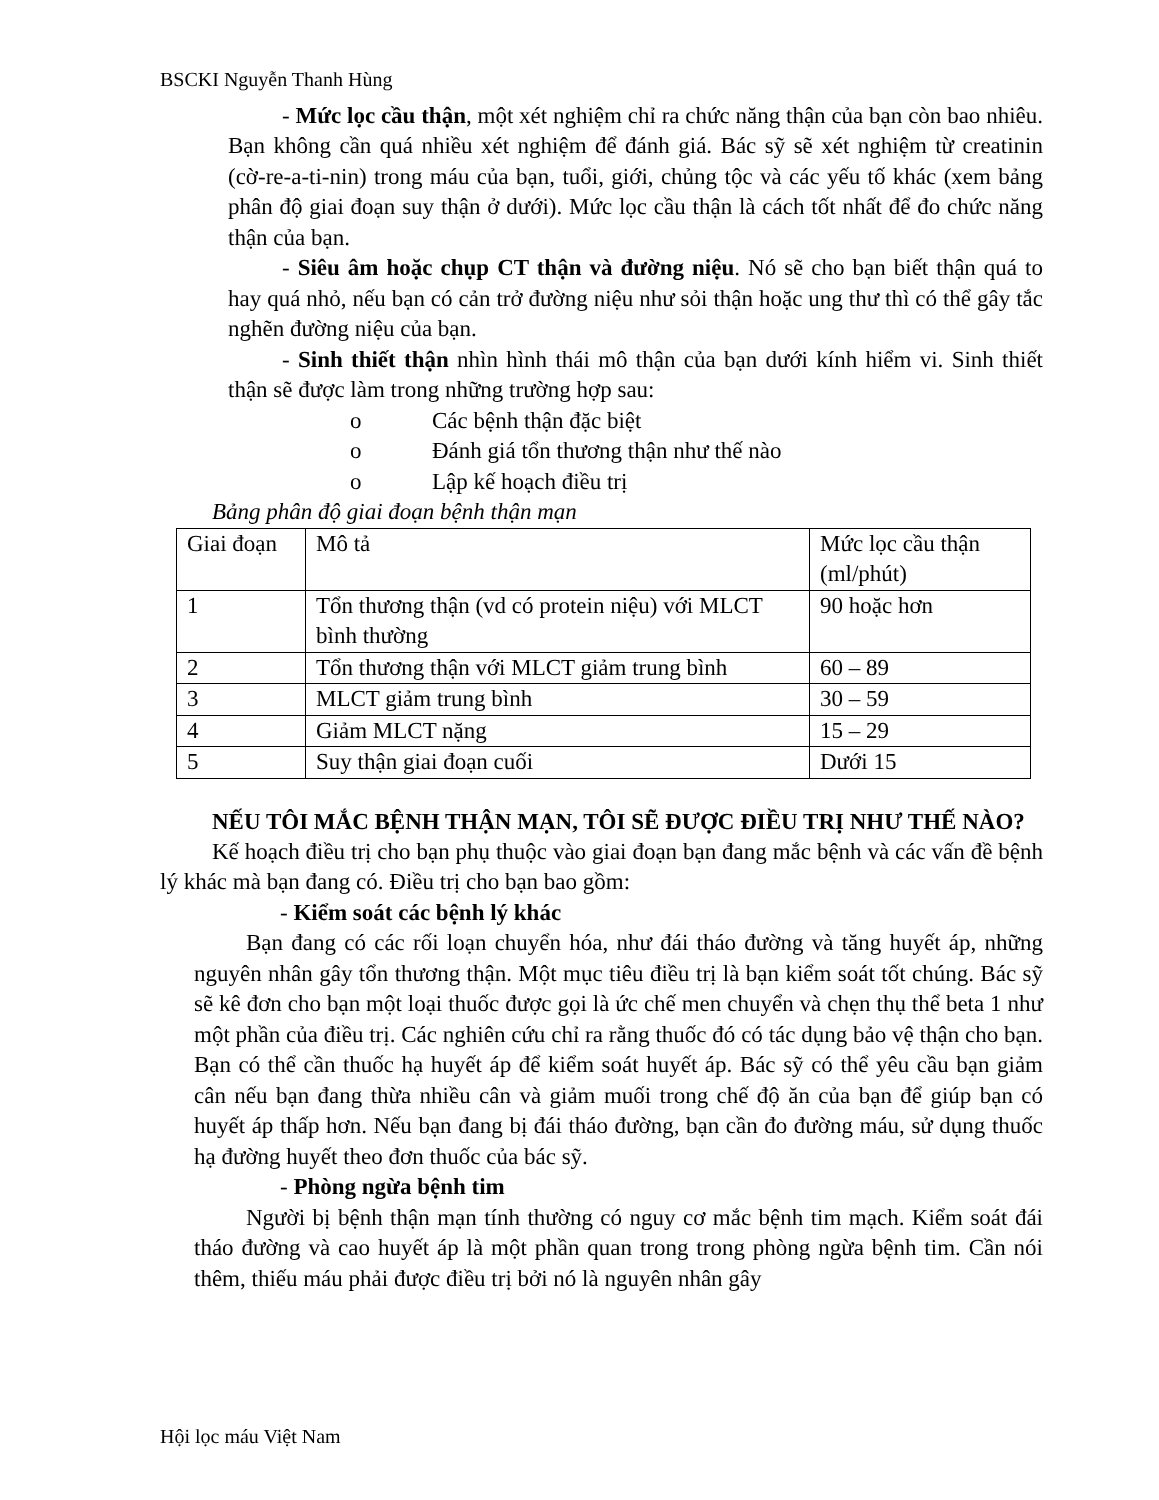BSCKI Nguyễn Thanh Hùng
- Mức lọc cầu thận, một xét nghiệm chỉ ra chức năng thận của bạn còn bao nhiêu. Bạn không cần quá nhiều xét nghiệm để đánh giá. Bác sỹ sẽ xét nghiệm từ creatinin (cờ-re-a-ti-nin) trong máu của bạn, tuổi, giới, chủng tộc và các yếu tố khác (xem bảng phân độ giai đoạn suy thận ở dưới). Mức lọc cầu thận là cách tốt nhất để đo chức năng thận của bạn.
- Siêu âm hoặc chụp CT thận và đường niệu. Nó sẽ cho bạn biết thận quá to hay quá nhỏ, nếu bạn có cản trở đường niệu như sỏi thận hoặc ung thư thì có thể gây tắc nghẽn đường niệu của bạn.
- Sinh thiết thận nhìn hình thái mô thận của bạn dưới kính hiểm vi. Sinh thiết thận sẽ được làm trong những trường hợp sau:
o Các bệnh thận đặc biệt
o Đánh giá tổn thương thận như thế nào
o Lập kế hoạch điều trị
Bảng phân độ giai đoạn bệnh thận mạn
| Giai đoạn | Mô tả | Mức lọc cầu thận (ml/phút) |
| 1 | Tổn thương thận (vd có protein niệu) với MLCT bình thường | 90 hoặc hơn |
| 2 | Tổn thương thận với MLCT giảm trung bình | 60 – 89 |
| 3 | MLCT giảm trung bình | 30 – 59 |
| 4 | Giảm MLCT nặng | 15 – 29 |
| 5 | Suy thận giai đoạn cuối | Dưới 15 |
NẾU TÔI MẮC BỆNH THẬN MẠN, TÔI SẼ ĐƯỢC ĐIỀU TRỊ NHƯ THẾ NÀO?
Kế hoạch điều trị cho bạn phụ thuộc vào giai đoạn bạn đang mắc bệnh và các vấn đề bệnh lý khác mà bạn đang có. Điều trị cho bạn bao gồm:
- Kiểm soát các bệnh lý khác
Bạn đang có các rối loạn chuyển hóa, như đái tháo đường và tăng huyết áp, những nguyên nhân gây tổn thương thận. Một mục tiêu điều trị là bạn kiểm soát tốt chúng. Bác sỹ sẽ kê đơn cho bạn một loại thuốc được gọi là ức chế men chuyển và chẹn thụ thể beta 1 như một phần của điều trị. Các nghiên cứu chỉ ra rằng thuốc đó có tác dụng bảo vệ thận cho bạn. Bạn có thể cần thuốc hạ huyết áp để kiểm soát huyết áp. Bác sỹ có thể yêu cầu bạn giảm cân nếu bạn đang thừa nhiều cân và giảm muối trong chế độ ăn của bạn để giúp bạn có huyết áp thấp hơn. Nếu bạn đang bị đái tháo đường, bạn cần đo đường máu, sử dụng thuốc hạ đường huyết theo đơn thuốc của bác sỹ.
- Phòng ngừa bệnh tim
Người bị bệnh thận mạn tính thường có nguy cơ mắc bệnh tim mạch. Kiểm soát đái tháo đường và cao huyết áp là một phần quan trong trong phòng ngừa bệnh tim. Cần nói thêm, thiếu máu phải được điều trị bởi nó là nguyên nhân gây
Hội lọc máu Việt Nam